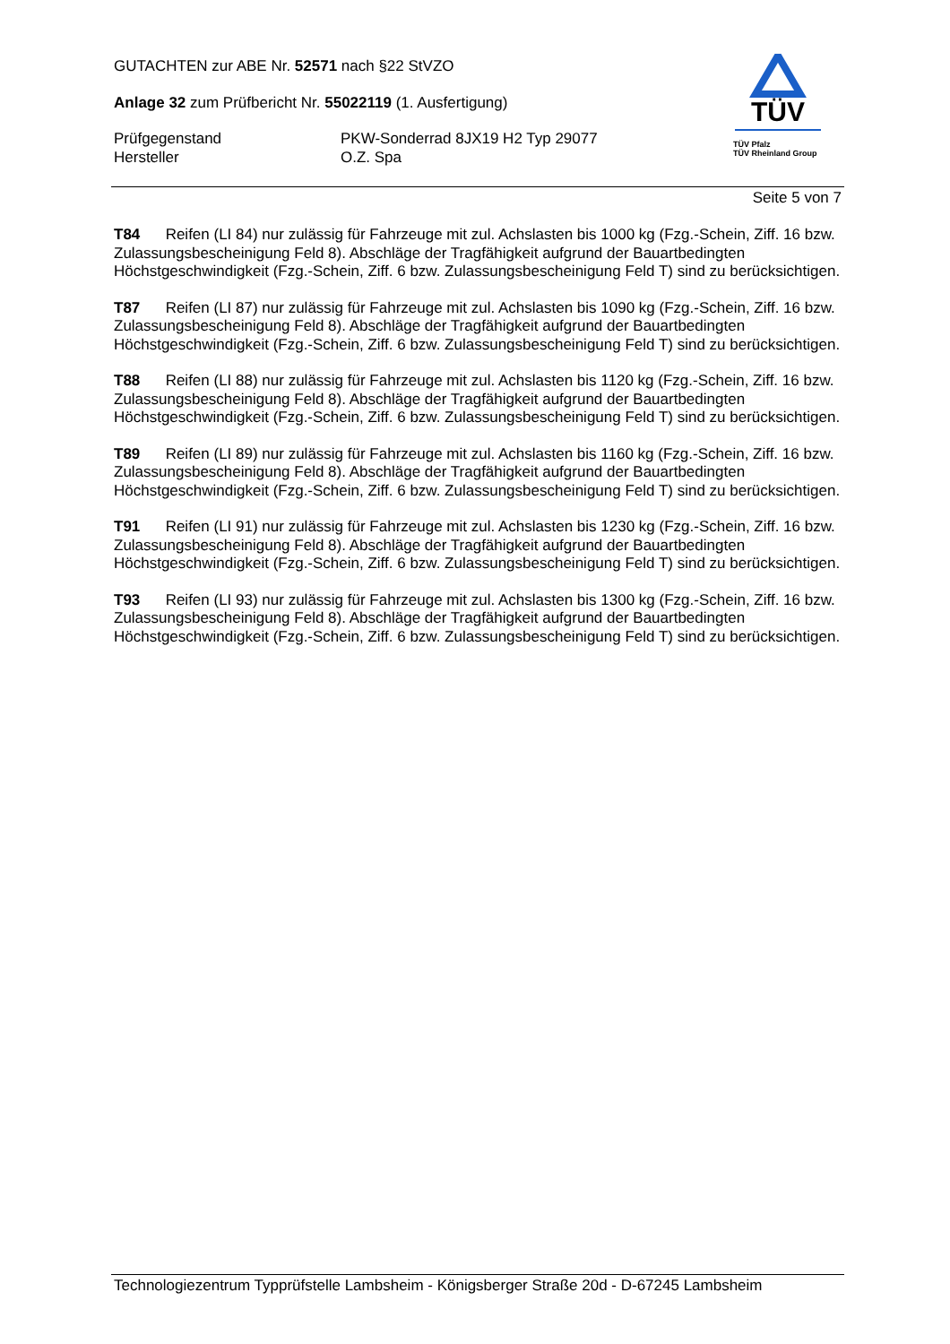GUTACHTEN zur ABE Nr. 52571 nach §22 StVZO
Anlage 32 zum Prüfbericht Nr. 55022119 (1. Ausfertigung)
Prüfgegenstand PKW-Sonderrad 8JX19 H2 Typ 29077
Hersteller O.Z. Spa
TÜV
TÜV Pfalz
TÜV Rheinland Group
Seite 5 von 7
T84 Reifen (LI 84) nur zulässig für Fahrzeuge mit zul. Achslasten bis 1000 kg (Fzg.-Schein, Ziff. 16 bzw. Zulassungsbescheinigung Feld 8). Abschläge der Tragfähigkeit aufgrund der Bauartbedingten Höchstgeschwindigkeit (Fzg.-Schein, Ziff. 6 bzw. Zulassungsbescheinigung Feld T) sind zu berücksichtigen.
T87 Reifen (LI 87) nur zulässig für Fahrzeuge mit zul. Achslasten bis 1090 kg (Fzg.-Schein, Ziff. 16 bzw. Zulassungsbescheinigung Feld 8). Abschläge der Tragfähigkeit aufgrund der Bauartbedingten Höchstgeschwindigkeit (Fzg.-Schein, Ziff. 6 bzw. Zulassungsbescheinigung Feld T) sind zu berücksichtigen.
T88 Reifen (LI 88) nur zulässig für Fahrzeuge mit zul. Achslasten bis 1120 kg (Fzg.-Schein, Ziff. 16 bzw. Zulassungsbescheinigung Feld 8). Abschläge der Tragfähigkeit aufgrund der Bauartbedingten Höchstgeschwindigkeit (Fzg.-Schein, Ziff. 6 bzw. Zulassungsbescheinigung Feld T) sind zu berücksichtigen.
T89 Reifen (LI 89) nur zulässig für Fahrzeuge mit zul. Achslasten bis 1160 kg (Fzg.-Schein, Ziff. 16 bzw. Zulassungsbescheinigung Feld 8). Abschläge der Tragfähigkeit aufgrund der Bauartbedingten Höchstgeschwindigkeit (Fzg.-Schein, Ziff. 6 bzw. Zulassungsbescheinigung Feld T) sind zu berücksichtigen.
T91 Reifen (LI 91) nur zulässig für Fahrzeuge mit zul. Achslasten bis 1230 kg (Fzg.-Schein, Ziff. 16 bzw. Zulassungsbescheinigung Feld 8). Abschläge der Tragfähigkeit aufgrund der Bauartbedingten Höchstgeschwindigkeit (Fzg.-Schein, Ziff. 6 bzw. Zulassungsbescheinigung Feld T) sind zu berücksichtigen.
T93 Reifen (LI 93) nur zulässig für Fahrzeuge mit zul. Achslasten bis 1300 kg (Fzg.-Schein, Ziff. 16 bzw. Zulassungsbescheinigung Feld 8). Abschläge der Tragfähigkeit aufgrund der Bauartbedingten Höchstgeschwindigkeit (Fzg.-Schein, Ziff. 6 bzw. Zulassungsbescheinigung Feld T) sind zu berücksichtigen.
Technologiezentrum Typprüfstelle Lambsheim - Königsberger Straße 20d - D-67245 Lambsheim